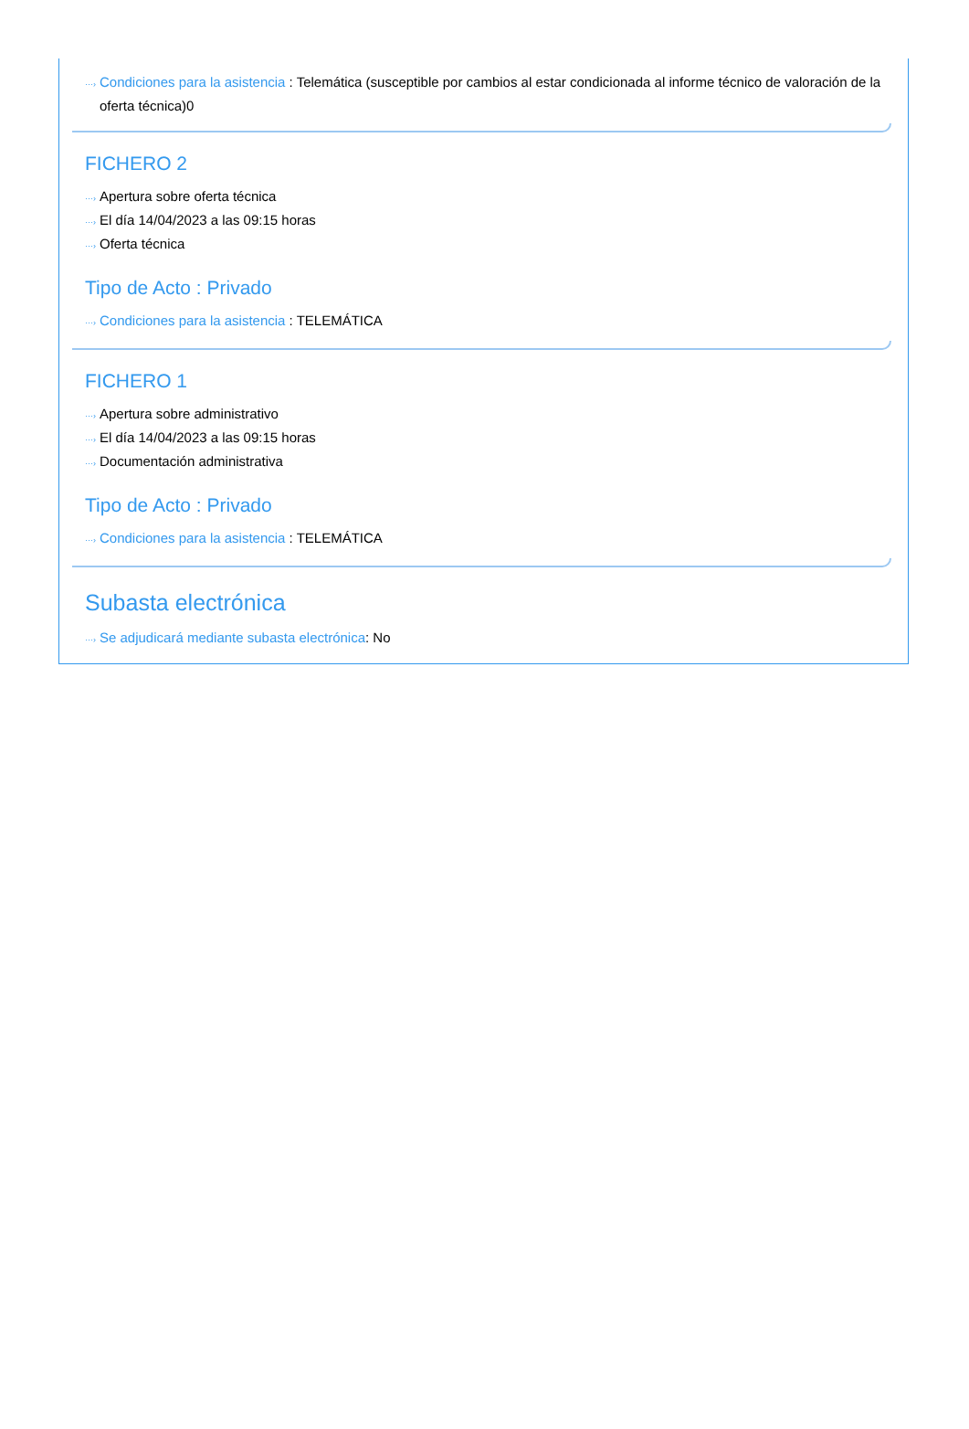···› Condiciones para la asistencia : Telemática (susceptible por cambios al estar condicionada al informe técnico de valoración de la oferta técnica)0
FICHERO 2
···› Apertura sobre oferta técnica
···› El día 14/04/2023 a las 09:15 horas
···› Oferta técnica
Tipo de Acto : Privado
···› Condiciones para la asistencia : TELEMÁTICA
FICHERO 1
···› Apertura sobre administrativo
···› El día 14/04/2023 a las 09:15 horas
···› Documentación administrativa
Tipo de Acto : Privado
···› Condiciones para la asistencia : TELEMÁTICA
Subasta electrónica
···› Se adjudicará mediante subasta electrónica: No